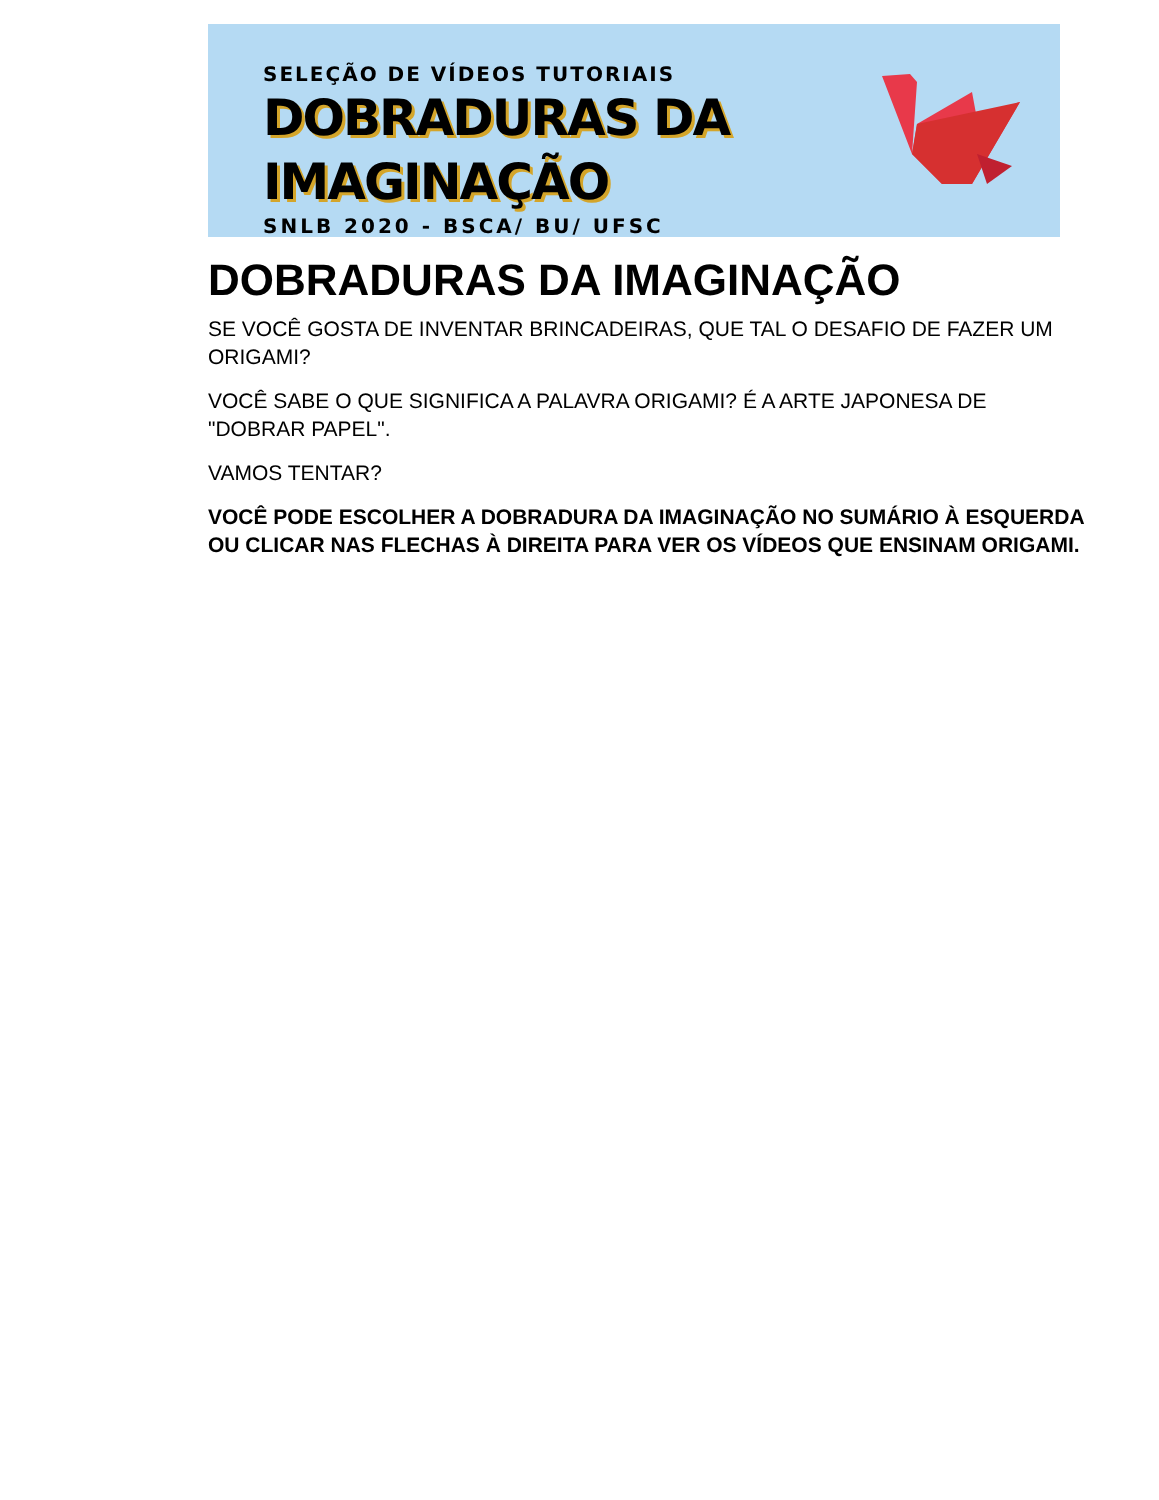SELEÇÃO DE VÍDEOS TUTORIAIS
DOBRADURAS DA IMAGINAÇÃO
SNLB 2020 - BSCA/ BU/ UFSC
DOBRADURAS DA IMAGINAÇÃO
SE VOCÊ GOSTA DE INVENTAR BRINCADEIRAS, QUE TAL O DESAFIO DE FAZER UM ORIGAMI?
VOCÊ SABE O QUE SIGNIFICA A PALAVRA ORIGAMI? É A ARTE JAPONESA DE "DOBRAR PAPEL".
VAMOS TENTAR?
VOCÊ PODE ESCOLHER A DOBRADURA DA IMAGINAÇÃO NO SUMÁRIO À ESQUERDA OU CLICAR NAS FLECHAS À DIREITA PARA VER OS VÍDEOS QUE ENSINAM ORIGAMI.